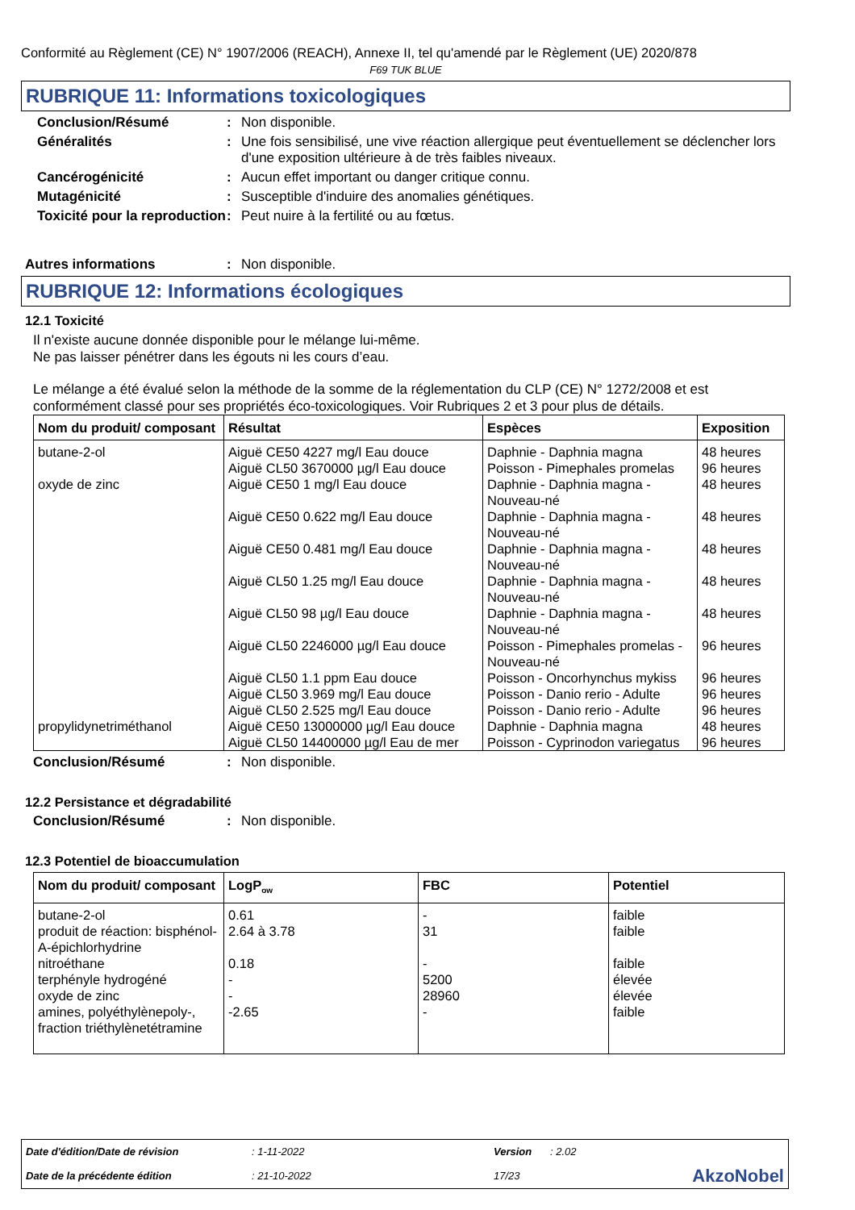Conformité au Règlement (CE) N° 1907/2006 (REACH), Annexe II, tel qu'amendé par le Règlement (UE) 2020/878
F69 TUK BLUE
RUBRIQUE 11: Informations toxicologiques
Conclusion/Résumé : Non disponible.
Généralités : Une fois sensibilisé, une vive réaction allergique peut éventuellement se déclencher lors d'une exposition ultérieure à de très faibles niveaux.
Cancérogénicité : Aucun effet important ou danger critique connu.
Mutagénicité : Susceptible d'induire des anomalies génétiques.
Toxicité pour la reproduction
: Peut nuire à la fertilité ou au fœtus.
Autres informations : Non disponible.
RUBRIQUE 12: Informations écologiques
12.1 Toxicité
Il n'existe aucune donnée disponible pour le mélange lui-même.
Ne pas laisser pénétrer dans les égouts ni les cours d’eau.
Le mélange a été évalué selon la méthode de la somme de la réglementation du CLP (CE) N° 1272/2008 et est conformément classé pour ses propriétés éco-toxicologiques. Voir Rubriques 2 et 3 pour plus de détails.
| Nom du produit/ composant | Résultat | Espèces | Exposition |
| --- | --- | --- | --- |
| butane-2-ol | Aiguë CE50 4227 mg/l Eau douce Aiguë CL50 3670000 µg/l Eau douce | Daphnie - Daphnia magna Poisson - Pimephales promelas | 48 heures 96 heures |
| oxyde de zinc | Aiguë CE50 1 mg/l Eau douce Aiguë CE50 0.622 mg/l Eau douce Aiguë CE50 0.481 mg/l Eau douce Aiguë CL50 1.25 mg/l Eau douce Aiguë CL50 98 µg/l Eau douce Aiguë CL50 2246000 µg/l Eau douce Aiguë CL50 1.1 ppm Eau douce Aiguë CL50 3.969 mg/l Eau douce Aiguë CL50 2.525 mg/l Eau douce | Daphnie - Daphnia magna - Nouveau-né Daphnie - Daphnia magna - Nouveau-né Daphnie - Daphnia magna - Nouveau-né Daphnie - Daphnia magna - Nouveau-né Daphnie - Daphnia magna - Nouveau-né Poisson - Pimephales promelas - Nouveau-né Poisson - Oncorhynchus mykiss Poisson - Danio rerio - Adulte Poisson - Danio rerio - Adulte | 48 heures 48 heures 48 heures 48 heures 48 heures 96 heures 96 heures 96 heures 96 heures |
| propylidynetriméthanol | Aiguë CE50 13000000 µg/l Eau douce Aiguë CL50 14400000 µg/l Eau de mer | Daphnie - Daphnia magna Poisson - Cyprinodon variegatus | 48 heures 96 heures |
Conclusion/Résumé : Non disponible.
12.2 Persistance et dégradabilité
Conclusion/Résumé : Non disponible.
12.3 Potentiel de bioaccumulation
| Nom du produit/ composant | LogP<sub>ow</sub> | FBC | Potentiel |
| --- | --- | --- | --- |
| butane-2-ol produit de réaction: bisphénol-A-épichlorhydrine nitroéthane terphényle hydrogéné oxyde de zinc amines, polyéthylènepoly-, fraction triéthylènetétramine | 0.61 2.64 à 3.78 0.18 - - -2.65 | - 31 - 5200 28960 - | faible faible faible élevée élevée faible |
| Date d'édition/Date de révision | : 1-11-2022 | Version | : 2.02 | |
| Date de la précédente édition | : 21-10-2022 | 17/23 | | AkzoNobel |